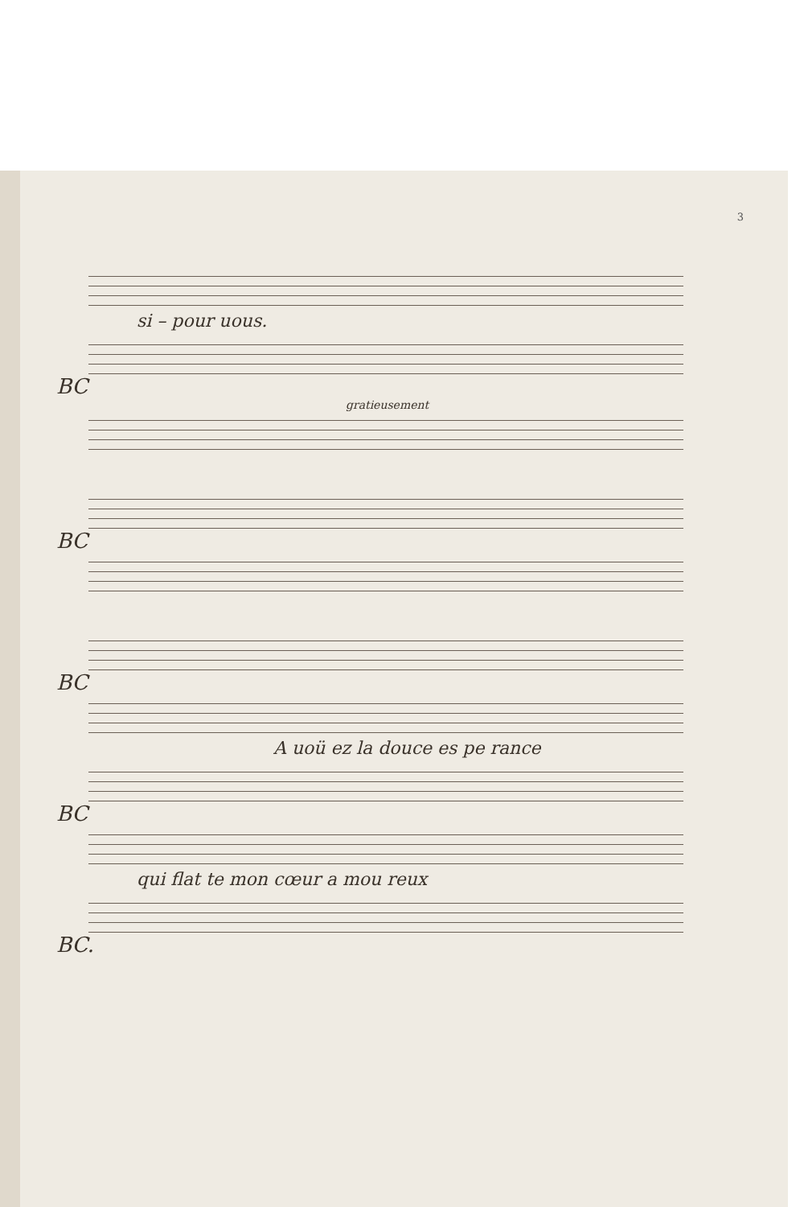3
si – pour uous.
BC
gratieusement
BC
BC
A uoü ez la douce es pe rance
BC
qui flat te mon cœur a mou reux
BC.